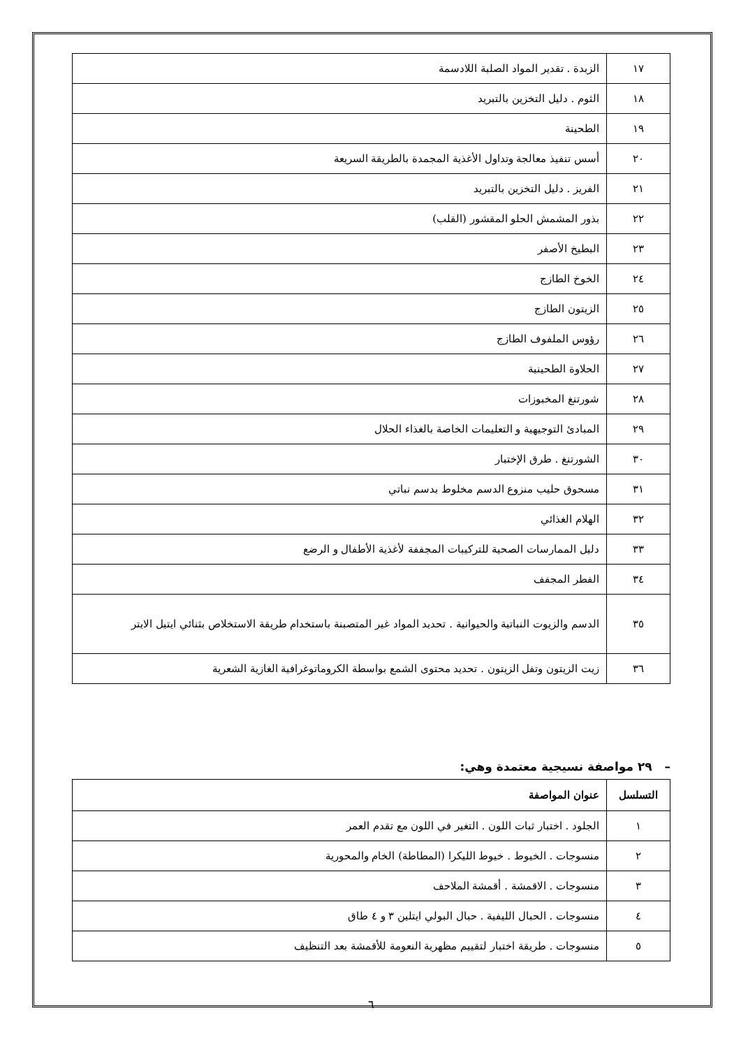| ١٧ | الزبدة . تقدير المواد الصلبة اللادسمة |
| ١٨ | الثوم . دليل التخزين بالتبريد |
| ١٩ | الطحينة |
| ٢٠ | أسس تنفيذ معالجة وتداول الأغذية المجمدة بالطريقة السريعة |
| ٢١ | الفريز . دليل التخزين بالتبريد |
| ٢٢ | بذور المشمش الحلو المقشور (القلب) |
| ٢٣ | البطيخ الأصفر |
| ٢٤ | الخوخ الطازج |
| ٢٥ | الزيتون الطازج |
| ٢٦ | رؤوس الملفوف الطازج |
| ٢٧ | الحلاوة الطحينية |
| ٢٨ | شورتنغ المخبوزات |
| ٢٩ | المبادئ التوجيهية و التعليمات الخاصة بالغذاء الحلال |
| ٣٠ | الشورتنغ . طرق الإختبار |
| ٣١ | مسحوق حليب منزوع الدسم مخلوط بدسم نباتي |
| ٣٢ | الهلام الغذائي |
| ٣٣ | دليل الممارسات الصحية للتركيبات المجففة لأغذية الأطفال و الرضع |
| ٣٤ | الفطر المجفف |
| ٣٥ | الدسم والزيوت النباتية والحيوانية . تحديد المواد غير المتصبنة باستخدام طريقة الاستخلاص بثنائي ايتيل الايتر |
| ٣٦ | زيت الزيتون وتفل الزيتون . تحديد محتوى الشمع بواسطة الكروماتوغرافية الغازية الشعرية |
– ٢٩ مواصفة نسيجية معتمدة وهي:
| التسلسل | عنوان المواصفة |
| --- | --- |
| ١ | الجلود . اختبار ثبات اللون . التغير في اللون مع تقدم العمر |
| ٢ | منسوجات . الخيوط . خيوط الليكرا (المطاطة) الخام والمحورية |
| ٣ | منسوجات . الاقمشة . أقمشة الملاحف |
| ٤ | منسوجات . الحبال الليفية . حبال البولي ايتلين ٣ و ٤ طاق |
| ٥ | منسوجات . طريقة اختبار لتقييم مظهرية النعومة للأقمشة بعد التنظيف |
٦